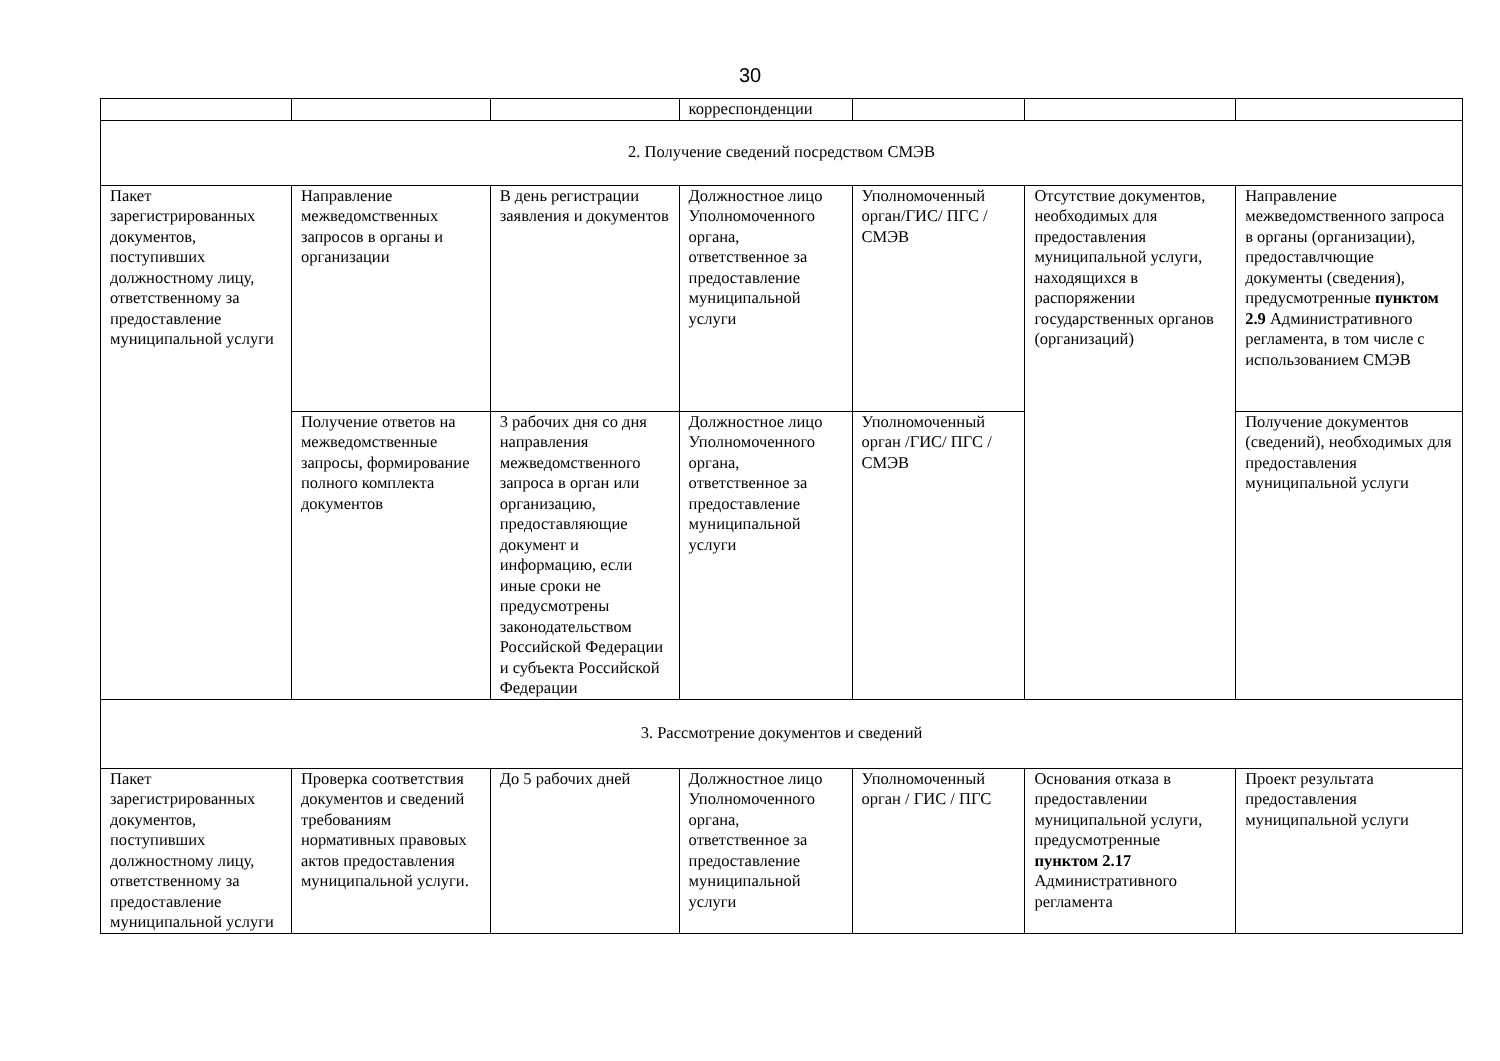30
| | | | корреспонденции | | | |
| 2. Получение сведений посредством СМЭВ | | | | | | |
| Пакет зарегистрированных документов, поступивших должностному лицу, ответственному за предоставление муниципальной услуги | Направление межведомственных запросов в органы и организации | В день регистрации заявления и документов | Должностное лицо Уполномоченного органа, ответственное за предоставление муниципальной услуги | Уполномоченный орган/ГИС/ ПГС / СМЭВ | Отсутствие документов, необходимых для предоставления муниципальной услуги, находящихся в распоряжении государственных органов (организаций) | Направление межведомственного запроса в органы (организации), предоставлчющие документы (сведения), предусмотренные пунктом 2.9 Административного регламента, в том числе с использованием СМЭВ |
| | Получение ответов на межведомственные запросы, формирование полного комплекта документов | 3 рабочих дня со дня направления межведомственного запроса в орган или организацию, предоставляющие документ и информацию, если иные сроки не предусмотрены законодательством Российской Федерации и субъекта Российской Федерации | Должностное лицо Уполномоченного органа, ответственное за предоставление муниципальной услуги | Уполномоченный орган /ГИС/ ПГС / СМЭВ | | Получение документов (сведений), необходимых для предоставления муниципальной услуги |
| 3. Рассмотрение документов и сведений | | | | | | |
| Пакет зарегистрированных документов, поступивших должностному лицу, ответственному за предоставление муниципальной услуги | Проверка соответствия документов и сведений требованиям нормативных правовых актов предоставления муниципальной услуги. | До 5 рабочих дней | Должностное лицо Уполномоченного органа, ответственное за предоставление муниципальной услуги | Уполномоченный орган / ГИС / ПГС | Основания отказа в предоставлении муниципальной услуги, предусмотренные пунктом 2.17 Административного регламента | Проект результата предоставления муниципальной услуги |